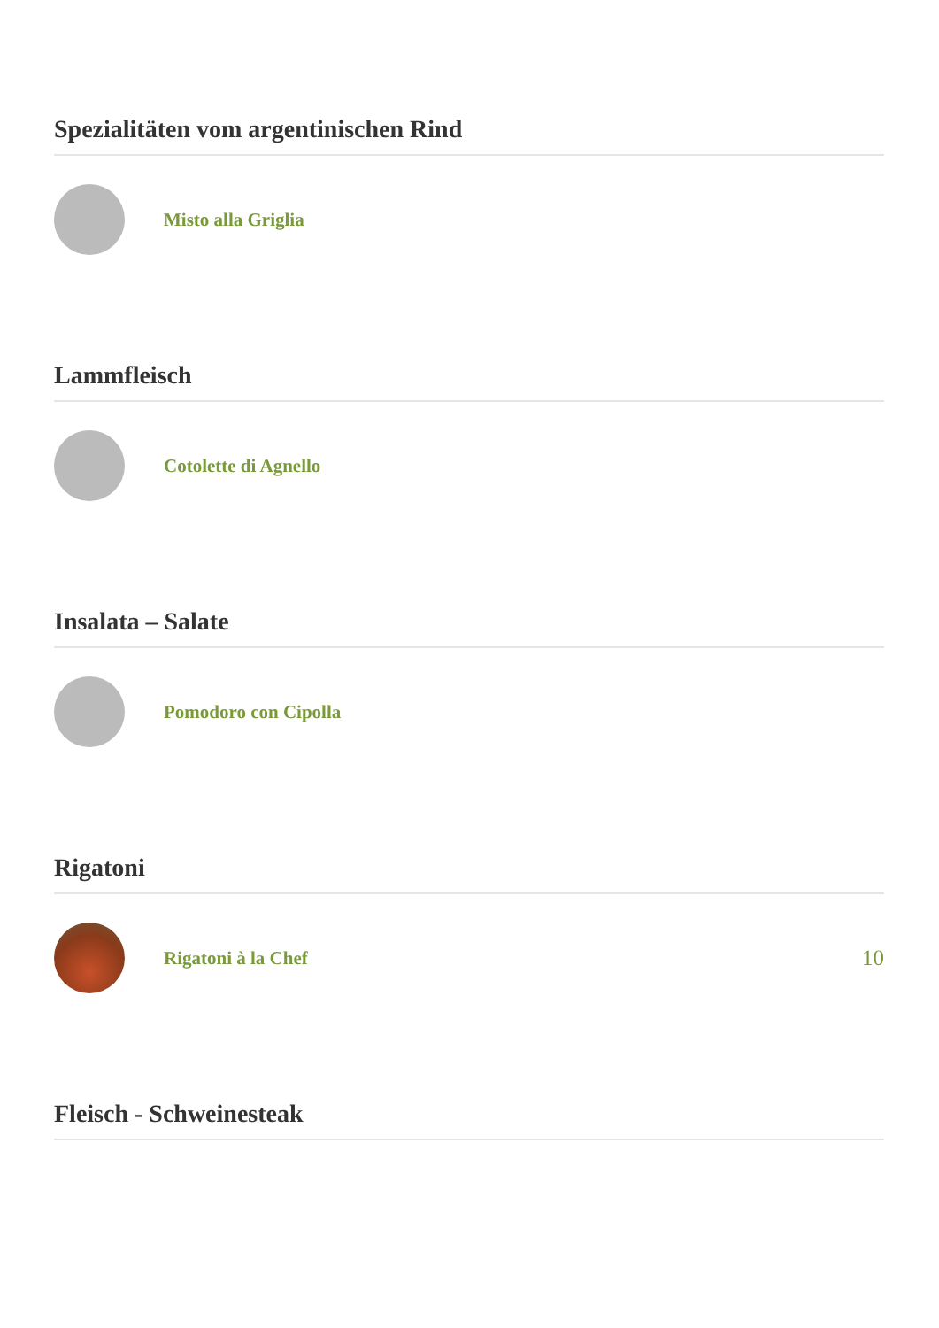Spezialitäten vom argentinischen Rind
Misto alla Griglia
Lammfleisch
Cotolette di Agnello
Insalata – Salate
Pomodoro con Cipolla
Rigatoni
Rigatoni à la Chef
10
Fleisch - Schweinesteak